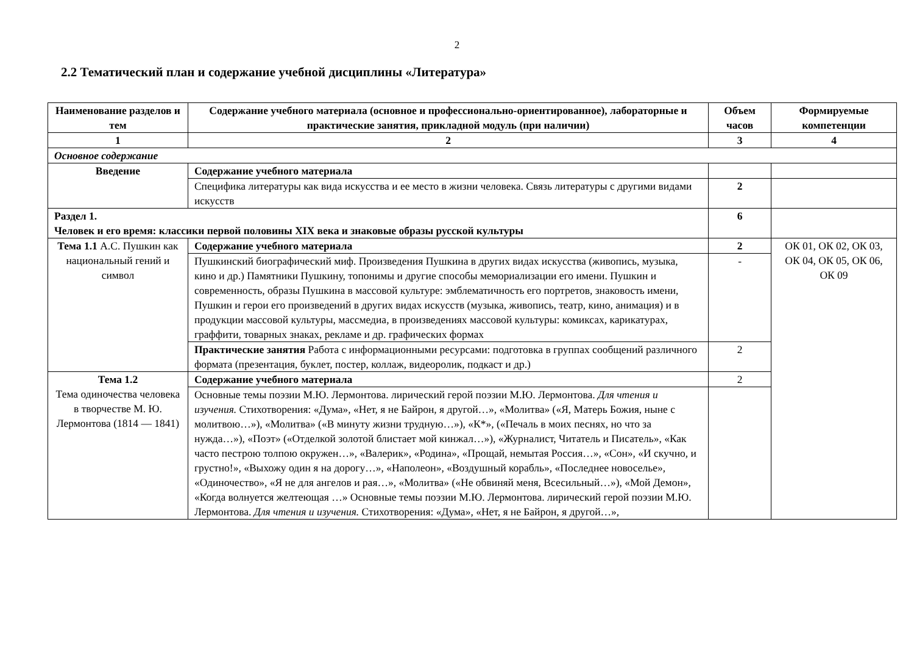2
2.2 Тематический план и содержание учебной дисциплины «Литература»
| Наименование разделов и тем | Содержание учебного материала (основное и профессионально-ориентированное), лабораторные и практические занятия, прикладной модуль (при наличии) | Объем часов | Формируемые компетенции |
| --- | --- | --- | --- |
| 1 | 2 | 3 | 4 |
| Основное содержание | | | |
| Введение | Содержание учебного материала | | |
| | Специфика литературы как вида искусства и ее место в жизни человека. Связь литературы с другими видами искусств | 2 | |
| Раздел 1. Человек и его время: классики первой половины XIX века и знаковые образы русской культуры | | 6 | |
| Тема 1.1 А.С. Пушкин как национальный гений и символ | Содержание учебного материала | 2 | ОК 01, ОК 02, ОК 03, ОК 04, ОК 05, ОК 06, ОК 09 |
| | Пушкинский биографический миф. Произведения Пушкина в других видах искусства (живопись, музыка, кино и др.) Памятники Пушкину, топонимы и другие способы мемориализации его имени. Пушкин и современность, образы Пушкина в массовой культуре: эмблематичность его портретов, знаковость имени, Пушкин и герои его произведений в других видах искусств (музыка, живопись, театр, кино, анимация) и в продукции массовой культуры, массмедиа, в произведениях массовой культуры: комиксах, карикатурах, граффити, товарных знаках, рекламе и др. графических формах | - | |
| | Практические занятия Работа с информационными ресурсами: подготовка в группах сообщений различного формата (презентация, буклет, постер, коллаж, видеоролик, подкаст и др.) | 2 | |
| Тема 1.2 Тема одиночества человека в творчестве М. Ю. Лермонтова (1814 — 1841) | Содержание учебного материала | 2 | |
| | Основные темы поэзии М.Ю. Лермонтова. лирический герой поэзии М.Ю. Лермонтова. Для чтения и изучения. Стихотворения: «Дума», «Нет, я не Байрон, я другой…», «Молитва» («Я, Матерь Божия, ныне с молитвою…»), «Молитва» («В минуту жизни трудную…»), «К*», («Печаль в моих песнях, но что за нужда…»), «Поэт» («Отделкой золотой блистает мой кинжал…»), «Журналист, Читатель и Писатель», «Как часто пестрою толпою окружен…», «Валерик», «Родина», «Прощай, немытая Россия…», «Сон», «И скучно, и грустно!», «Выхожу один я на дорогу…», «Наполеон», «Воздушный корабль», «Последнее новоселье», «Одиночество», «Я не для ангелов и рая…», «Молитва» («Не обвиняй меня, Всесильный…»), «Мой Демон», «Когда волнуется желтеющая …» Основные темы поэзии М.Ю. Лермонтова. лирический герой поэзии М.Ю. Лермонтова. Для чтения и изучения. Стихотворения: «Дума», «Нет, я не Байрон, я другой…», | | |